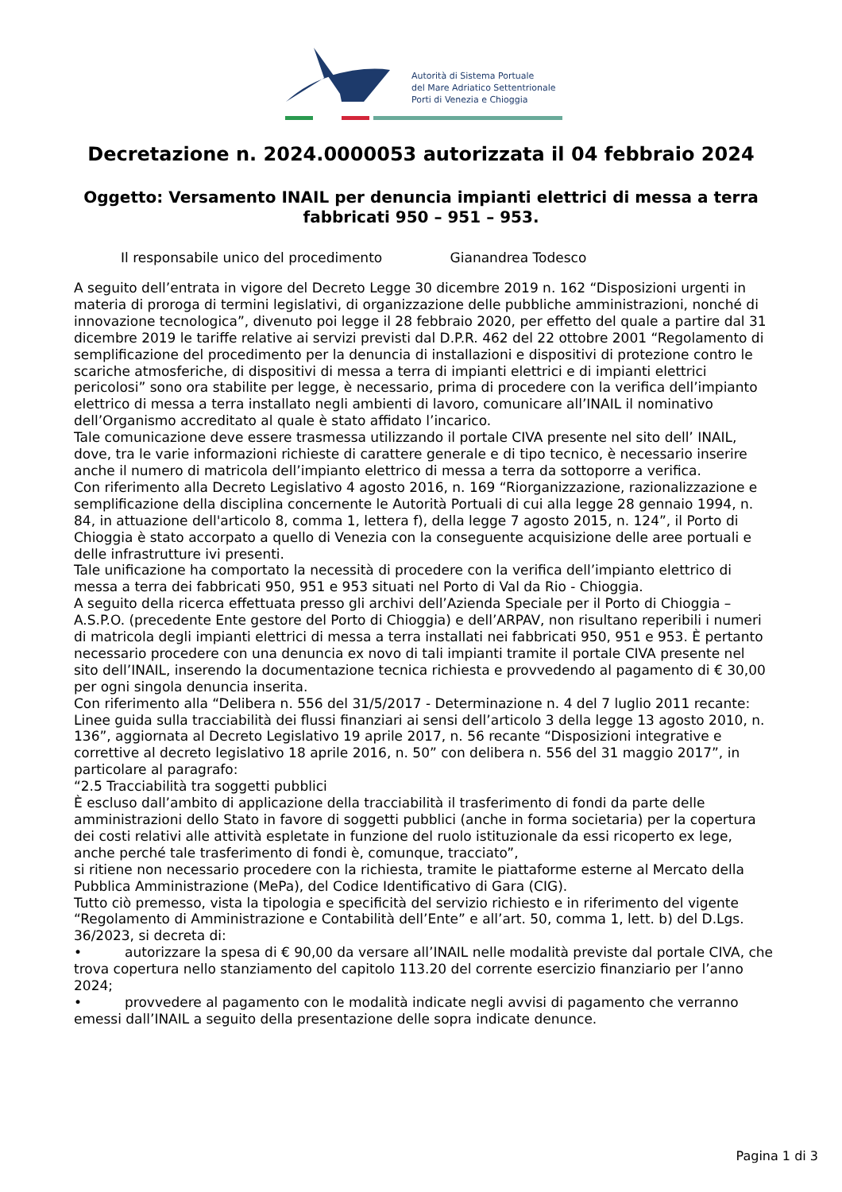Autorità di Sistema Portuale
del Mare Adriatico Settentrionale
Porti di Venezia e Chioggia
Decretazione n. 2024.0000053 autorizzata il 04 febbraio 2024
Oggetto: Versamento INAIL per denuncia impianti elettrici di messa a terra fabbricati 950 – 951 – 953.
Il responsabile unico del procedimento Gianandrea Todesco
A seguito dell’entrata in vigore del Decreto Legge 30 dicembre 2019 n. 162 “Disposizioni urgenti in materia di proroga di termini legislativi, di organizzazione delle pubbliche amministrazioni, nonché di innovazione tecnologica”, divenuto poi legge il 28 febbraio 2020, per effetto del quale a partire dal 31 dicembre 2019 le tariffe relative ai servizi previsti dal D.P.R. 462 del 22 ottobre 2001 “Regolamento di semplificazione del procedimento per la denuncia di installazioni e dispositivi di protezione contro le scariche atmosferiche, di dispositivi di messa a terra di impianti elettrici e di impianti elettrici pericolosi” sono ora stabilite per legge, è necessario, prima di procedere con la verifica dell’impianto elettrico di messa a terra installato negli ambienti di lavoro, comunicare all’INAIL il nominativo dell’Organismo accreditato al quale è stato affidato l’incarico.
Tale comunicazione deve essere trasmessa utilizzando il portale CIVA presente nel sito dell’ INAIL, dove, tra le varie informazioni richieste di carattere generale e di tipo tecnico, è necessario inserire anche il numero di matricola dell’impianto elettrico di messa a terra da sottoporre a verifica.
Con riferimento alla Decreto Legislativo 4 agosto 2016, n. 169 “Riorganizzazione, razionalizzazione e semplificazione della disciplina concernente le Autorità Portuali di cui alla legge 28 gennaio 1994, n. 84, in attuazione dell'articolo 8, comma 1, lettera f), della legge 7 agosto 2015, n. 124”, il Porto di Chioggia è stato accorpato a quello di Venezia con la conseguente acquisizione delle aree portuali e delle infrastrutture ivi presenti.
Tale unificazione ha comportato la necessità di procedere con la verifica dell’impianto elettrico di messa a terra dei fabbricati 950, 951 e 953 situati nel Porto di Val da Rio - Chioggia.
A seguito della ricerca effettuata presso gli archivi dell’Azienda Speciale per il Porto di Chioggia – A.S.P.O. (precedente Ente gestore del Porto di Chioggia) e dell’ARPAV, non risultano reperibili i numeri di matricola degli impianti elettrici di messa a terra installati nei fabbricati 950, 951 e 953. È pertanto necessario procedere con una denuncia ex novo di tali impianti tramite il portale CIVA presente nel sito dell’INAIL, inserendo la documentazione tecnica richiesta e provvedendo al pagamento di € 30,00 per ogni singola denuncia inserita.
Con riferimento alla “Delibera n. 556 del 31/5/2017 - Determinazione n. 4 del 7 luglio 2011 recante: Linee guida sulla tracciabilità dei flussi finanziari ai sensi dell’articolo 3 della legge 13 agosto 2010, n. 136”, aggiornata al Decreto Legislativo 19 aprile 2017, n. 56 recante “Disposizioni integrative e correttive al decreto legislativo 18 aprile 2016, n. 50” con delibera n. 556 del 31 maggio 2017”, in particolare al paragrafo:
“2.5 Tracciabilità tra soggetti pubblici
È escluso dall’ambito di applicazione della tracciabilità il trasferimento di fondi da parte delle amministrazioni dello Stato in favore di soggetti pubblici (anche in forma societaria) per la copertura dei costi relativi alle attività espletate in funzione del ruolo istituzionale da essi ricoperto ex lege, anche perché tale trasferimento di fondi è, comunque, tracciato”,
si ritiene non necessario procedere con la richiesta, tramite le piattaforme esterne al Mercato della Pubblica Amministrazione (MePa), del Codice Identificativo di Gara (CIG).
Tutto ciò premesso, vista la tipologia e specificità del servizio richiesto e in riferimento del vigente “Regolamento di Amministrazione e Contabilità dell’Ente” e all’art. 50, comma 1, lett. b) del D.Lgs. 36/2023, si decreta di:
• autorizzare la spesa di € 90,00 da versare all’INAIL nelle modalità previste dal portale CIVA, che trova copertura nello stanziamento del capitolo 113.20 del corrente esercizio finanziario per l’anno 2024;
• provvedere al pagamento con le modalità indicate negli avvisi di pagamento che verranno emessi dall’INAIL a seguito della presentazione delle sopra indicate denunce.
Pagina 1 di 3